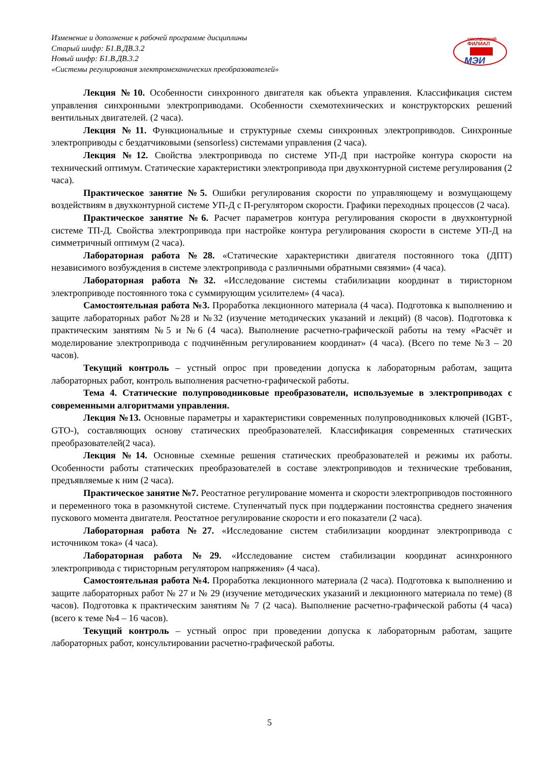Изменение и дополнение к рабочей программе дисциплины
Старый шифр: Б1.В.ДВ.3.2
Новый шифр: Б1.В.ДВ.3.2
«Системы регулирования электромеханических преобразователей»
СМОЛЕНСКИЙ
ФИЛИАЛ
МЭИ
Лекция №10. Особенности синхронного двигателя как объекта управления. Классификация систем управления синхронными электроприводами. Особенности схемотехнических и конструкторских решений вентильных двигателей. (2 часа).
Лекция №11. Функциональные и структурные схемы синхронных электроприводов. Синхронные электроприводы с бездатчиковыми (sensorless) системами управления (2 часа).
Лекция №12. Свойства электропривода по системе УП-Д при настройке контура скорости на технический оптимум. Статические характеристики электропривода при двухконтурной системе регулирования (2 часа).
Практическое занятие №5. Ошибки регулирования скорости по управляющему и возмущающему воздействиям в двухконтурной системе УП-Д с П-регулятором скорости. Графики переходных процессов (2 часа).
Практическое занятие №6. Расчет параметров контура регулирования скорости в двухконтурной системе ТП-Д. Свойства электропривода при настройке контура регулирования скорости в системе УП-Д на симметричный оптимум (2 часа).
Лабораторная работа №28. «Статические характеристики двигателя постоянного тока (ДПТ) независимого возбуждения в системе электропривода с различными обратными связями» (4 часа).
Лабораторная работа №32. «Исследование системы стабилизации координат в тиристорном электроприводе постоянного тока с суммирующим усилителем» (4 часа).
Самостоятельная работа №3. Проработка лекционного материала (4 часа). Подготовка к выполнению и защите лабораторных работ №28 и №32 (изучение методических указаний и лекций) (8 часов). Подготовка к практическим занятиям №5 и №6 (4 часа). Выполнение расчетно-графической работы на тему «Расчёт и моделирование электропривода с подчинённым регулированием координат» (4 часа). (Всего по теме №3 – 20 часов).
Текущий контроль – устный опрос при проведении допуска к лабораторным работам, защита лабораторных работ, контроль выполнения расчетно-графической работы.
Тема 4. Статические полупроводниковые преобразователи, используемые в электроприводах с современными алгоритмами управления.
Лекция №13. Основные параметры и характеристики современных полупроводниковых ключей (IGBT-, GTO-), составляющих основу статических преобразователей. Классификация современных статических преобразователей(2 часа).
Лекция №14. Основные схемные решения статических преобразователей и режимы их работы. Особенности работы статических преобразователей в составе электроприводов и технические требования, предъявляемые к ним (2 часа).
Практическое занятие №7. Реостатное регулирование момента и скорости электроприводов постоянного и переменного тока в разомкнутой системе. Ступенчатый пуск при поддержании постоянства среднего значения пускового момента двигателя. Реостатное регулирование скорости и его показатели (2 часа).
Лабораторная работа №27. «Исследование систем стабилизации координат электропривода с источником тока» (4 часа).
Лабораторная работа №29. «Исследование систем стабилизации координат асинхронного электропривода с тиристорным регулятором напряжения» (4 часа).
Самостоятельная работа №4. Проработка лекционного материала (2 часа). Подготовка к выполнению и защите лабораторных работ № 27 и № 29 (изучение методических указаний и лекционного материала по теме) (8 часов). Подготовка к практическим занятиям № 7 (2 часа). Выполнение расчетно-графической работы (4 часа) (всего к теме №4 – 16 часов).
Текущий контроль – устный опрос при проведении допуска к лабораторным работам, защите лабораторных работ, консультировании расчетно-графической работы.
5